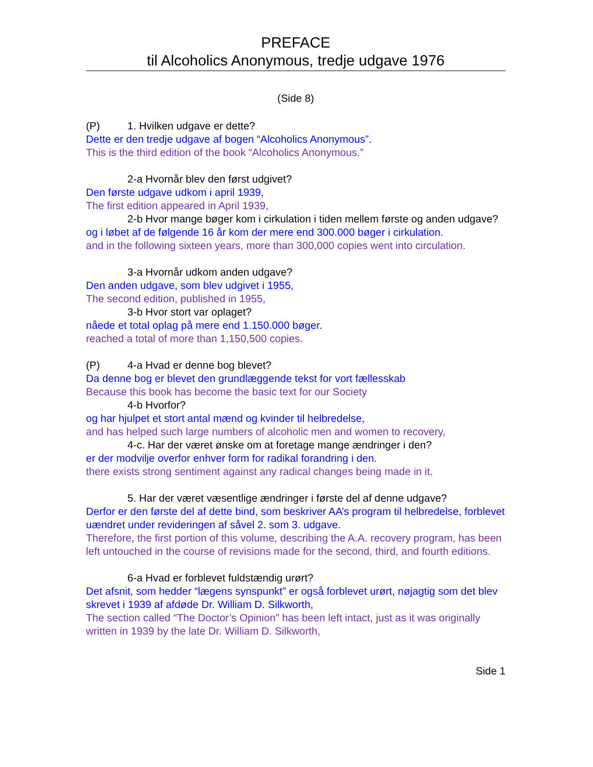PREFACE
til Alcoholics Anonymous, tredje udgave 1976
(Side 8)
(P) 1. Hvilken udgave er dette?
Dette er den tredje udgave af bogen “Alcoholics Anonymous”.
This is the third edition of the book “Alcoholics Anonymous.”
2-a Hvornår blev den først udgivet?
Den første udgave udkom i april 1939,
The first edition appeared in April 1939,
2-b Hvor mange bøger kom i cirkulation i tiden mellem første og anden udgave?
og i løbet af de følgende 16 år kom der mere end 300.000 bøger i cirkulation.
and in the following sixteen years, more than 300,000 copies went into circulation.
3-a Hvornår udkom anden udgave?
Den anden udgave, som blev udgivet i 1955,
The second edition, published in 1955,
3-b Hvor stort var oplaget?
nåede et total oplag på mere end 1.150.000 bøger.
reached a total of more than 1,150,500 copies.
(P) 4-a Hvad er denne bog blevet?
Da denne bog er blevet den grundlæggende tekst for vort fællesskab
Because this book has become the basic text for our Society
4-b Hvorfor?
og har hjulpet et stort antal mænd og kvinder til helbredelse,
and has helped such large numbers of alcoholic men and women to recovery,
4-c. Har der været ønske om at foretage mange ændringer i den?
er der modvilje overfor enhver form for radikal forandring i den.
there exists strong sentiment against any radical changes being made in it.
5. Har der været væsentlige ændringer i første del af denne udgave?
Derfor er den første del af dette bind, som beskriver AA’s program til helbredelse, forblevet uændret under revideringen af såvel 2. som 3. udgave.
Therefore, the first portion of this volume, describing the A.A. recovery program, has been left untouched in the course of revisions made for the second, third, and fourth editions.
6-a Hvad er forblevet fuldstændig urørt?
Det afsnit, som hedder “lægens synspunkt” er også forblevet urørt, nøjagtig som det blev skrevet i 1939 af afdøde Dr. William D. Silkworth,
The section called “The Doctor’s Opinion” has been left intact, just as it was originally written in 1939 by the late Dr. William D. Silkworth,
Side 1